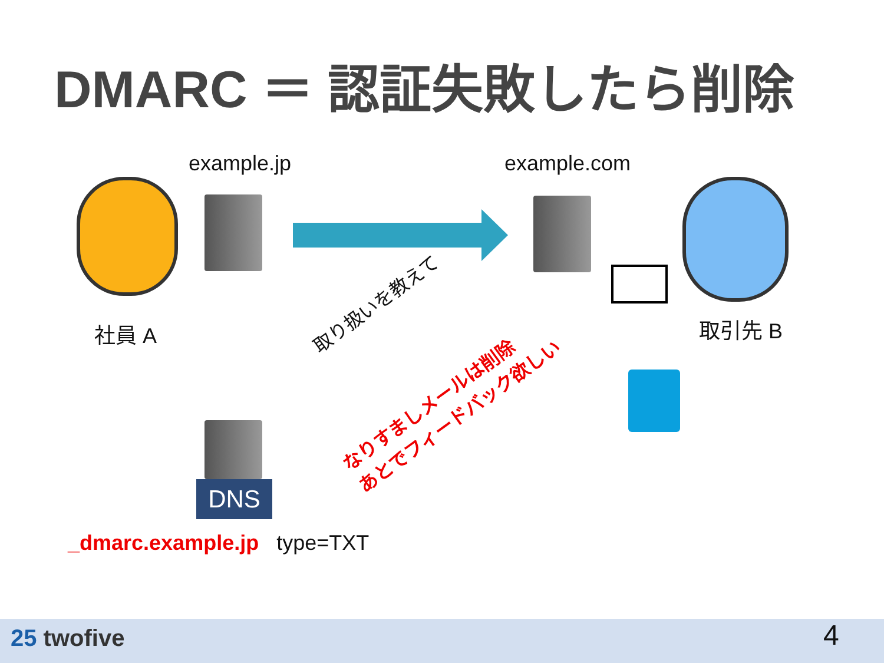DMARC ＝ 認証失敗したら削除
example.jp example.com
社員 A 取引先 B
取り扱いを教えて
なりすましメールは削除
あとでフィードバック欲しい
DNS
_dmarc.example.jp type=TXT
25 twofive 4